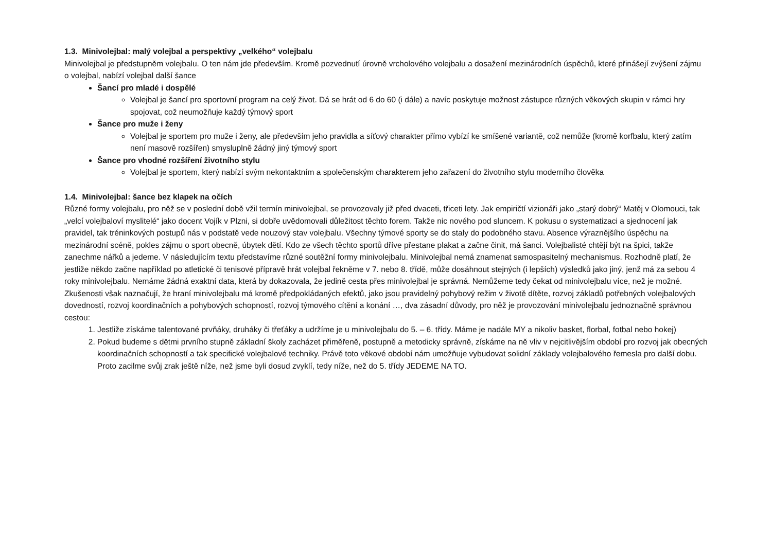1.3. Minivolejbal: malý volejbal a perspektivy „velkého“ volejbalu
Minivolejbal je předstupněm volejbalu. O ten nám jde především. Kromě pozvednutí úrovně vrcholového volejbalu a dosažení mezinárodních úspěchů, které přinášejí zvýšení zájmu o volejbal, nabízí volejbal další šance
Šancí pro mladé i dospělé
Volejbal je šancí pro sportovní program na celý život. Dá se hrát od 6 do 60 (i dále) a navíc poskytuje možnost zástupce různých věkových skupin v rámci hry spojovat, což neumožňuje každý týmový sport
Šance pro muže i ženy
Volejbal je sportem pro muže i ženy, ale především jeho pravidla a síťový charakter přímo vybízí ke smíšené variantě, což nemůže (kromě korfbalu, který zatím není masově rozšířen) smysluplně žádný jiný týmový sport
Šance pro vhodné rozšíření životního stylu
Volejbal je sportem, který nabízí svým nekontaktním a společenským charakterem jeho zařazení do životního stylu moderního člověka
1.4. Minivolejbal: šance bez klapek na očích
Různé formy volejbalu, pro něž se v poslední době vžil termín minivolejbal, se provozovaly již před dvaceti, třiceti lety. Jak empiričtí vizionáři jako „starý dobrý“ Matěj v Olomouci, tak „velcí volejbaloví myslitelé“ jako docent Vojík v Plzni, si dobře uvědomovali důležitost těchto forem. Takže nic nového pod sluncem. K pokusu o systematizaci a sjednocení jak pravidel, tak tréninkových postupů nás v podstatě vede nouzový stav volejbalu. Všechny týmové sporty se do staly do podobného stavu. Absence výraznějšího úspěchu na mezinárodní scéně, pokles zájmu o sport obecně, úbytek dětí. Kdo ze všech těchto sportů dříve přestane plakat a začne činit, má šanci. Volejbalisté chtějí být na špici, takže zanechme nářků a jedeme. V následujícím textu představíme různé soutěžní formy minivolejbalu. Minivolejbal nemá znamenat samospasitelný mechanismus. Rozhodně platí, že jestliže někdo začne například po atletické či tenisové přípravě hrát volejbal řekněme v 7. nebo 8. třídě, může dosáhnout stejných (i lepších) výsledků jako jiný, jenž má za sebou 4 roky minivolejbalu. Nemáme žádná exaktní data, která by dokazovala, že jedině cesta přes minivolejbal je správná. Nemůžeme tedy čekat od minivolejbalu více, než je možné. Zkušenosti však naznačují, že hraní minivolejbalu má kromě předpokládaných efektů, jako jsou pravidelný pohybový režim v životě dítěte, rozvoj základů potřebných volejbalových dovedností, rozvoj koordinačních a pohybových schopností, rozvoj týmového cítění a konání …, dva zásadní důvody, pro něž je provozování minivolejbalu jednoznačně správnou cestou:
1. Jestliže získáme talentované prvňáky, druháky či třeťáky a udržíme je u minivolejbalu do 5. – 6. třídy. Máme je nadále MY a nikoliv basket, florbal, fotbal nebo hokej)
2. Pokud budeme s dětmi prvního stupně základní školy zacházet přiměřeně, postupně a metodicky správně, získáme na ně vliv v nejcitlivějším období pro rozvoj jak obecných koordinačních schopností a tak specifické volejbalové techniky. Právě toto věkové období nám umožňuje vybudovat solidní základy volejbalového řemesla pro další dobu. Proto zacilme svůj zrak ještě níže, než jsme byli dosud zvyklí, tedy níže, než do 5. třídy JEDEME NA TO.